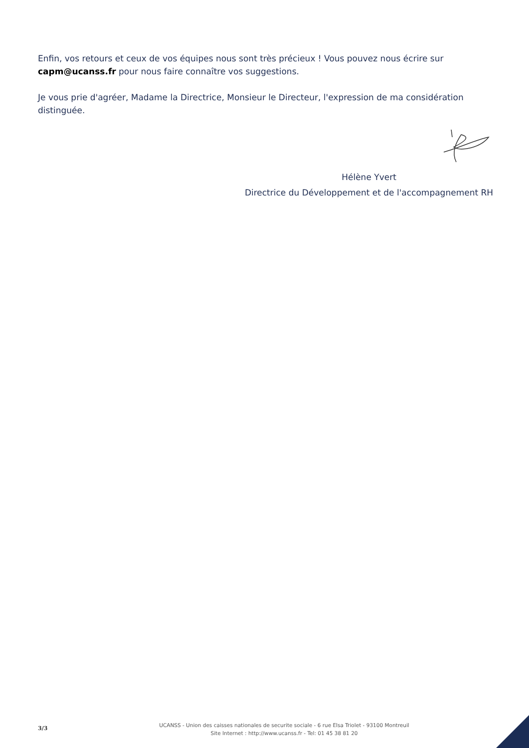Enfin, vos retours et ceux de vos équipes nous sont très précieux ! Vous pouvez nous écrire sur capm@ucanss.fr pour nous faire connaître vos suggestions.
Je vous prie d'agréer, Madame la Directrice, Monsieur le Directeur, l'expression de ma considération distinguée.
Hélène Yvert
Directrice du Développement et de l'accompagnement RH
3/3
UCANSS - Union des caisses nationales de securite sociale - 6 rue Elsa Triolet - 93100 Montreuil
Site Internet : http://www.ucanss.fr - Tel: 01 45 38 81 20